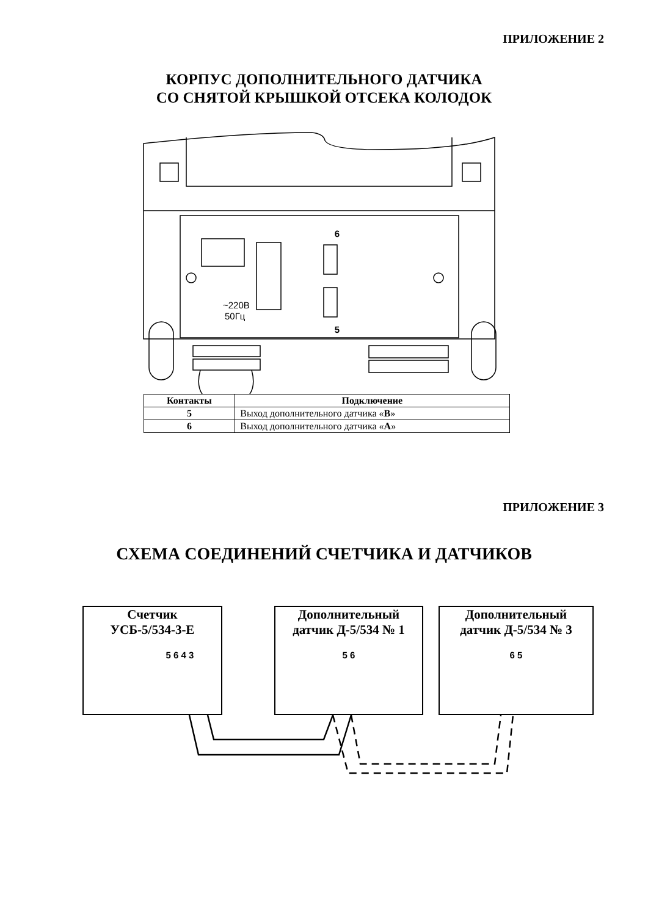ПРИЛОЖЕНИЕ 2
КОРПУС ДОПОЛНИТЕЛЬНОГО ДАТЧИКА
СО СНЯТОЙ КРЫШКОЙ ОТСЕКА КОЛОДОК
6
~220В
50Гц
5
| Контакты | Подключение |
| --- | --- |
| 5 | Выход дополнительного датчика « B » |
| 6 | Выход дополнительного датчика « A » |
ПРИЛОЖЕНИЕ 3
СХЕМА СОЕДИНЕНИЙ СЧЕТЧИКА И ДАТЧИКОВ
Счетчик
УСБ-5/534-3-Е
5 6 4 3
Дополнительный
датчик Д-5/534 № 1
5 6
Дополнительный
датчик Д-5/534 № 3
6 5